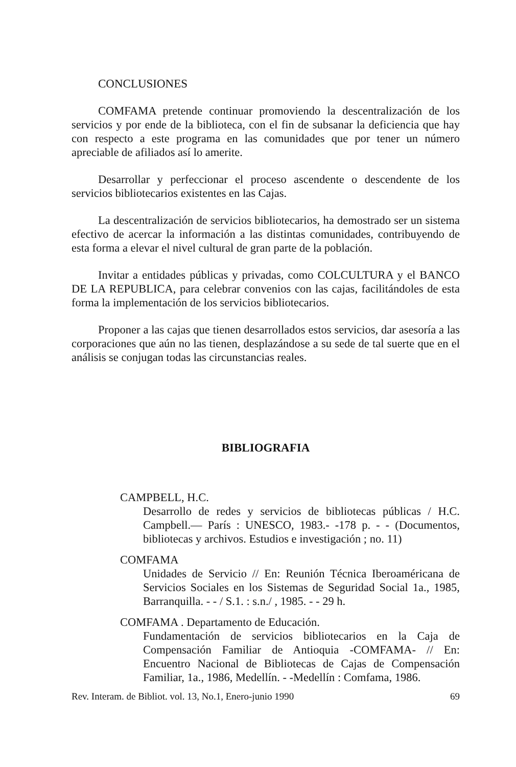CONCLUSIONES
COMFAMA pretende continuar promoviendo la descentralización de los servicios y por ende de la biblioteca, con el fin de subsanar la deficiencia que hay con respecto a este programa en las comunidades que por tener un número apreciable de afiliados así lo amerite.
Desarrollar y perfeccionar el proceso ascendente o descendente de los servicios bibliotecarios existentes en las Cajas.
La descentralización de servicios bibliotecarios, ha demostrado ser un sistema efectivo de acercar la información a las distintas comunidades, contribuyendo de esta forma a elevar el nivel cultural de gran parte de la población.
Invitar a entidades públicas y privadas, como COLCULTURA y el BANCO DE LA REPUBLICA, para celebrar convenios con las cajas, facilitándoles de esta forma la implementación de los servicios bibliotecarios.
Proponer a las cajas que tienen desarrollados estos servicios, dar asesoría a las corporaciones que aún no las tienen, desplazándose a su sede de tal suerte que en el análisis se conjugan todas las circunstancias reales.
BIBLIOGRAFIA
CAMPBELL, H.C.
Desarrollo de redes y servicios de bibliotecas públicas / H.C. Campbell.— París : UNESCO, 1983.- -178 p. - - (Documentos, bibliotecas y archivos. Estudios e investigación ; no. 11)
COMFAMA
Unidades de Servicio // En: Reunión Técnica Iberoaméricana de Servicios Sociales en los Sistemas de Seguridad Social 1a., 1985, Barranquilla. - - / S.1. : s.n./ , 1985. - - 29 h.
COMFAMA . Departamento de Educación.
Fundamentación de servicios bibliotecarios en la Caja de Compensación Familiar de Antioquia -COMFAMA- // En: Encuentro Nacional de Bibliotecas de Cajas de Compensación Familiar, 1a., 1986, Medellín. - -Medellín : Comfama, 1986.
Rev. Interam. de Bibliot. vol. 13, No.1, Enero-junio 1990 69